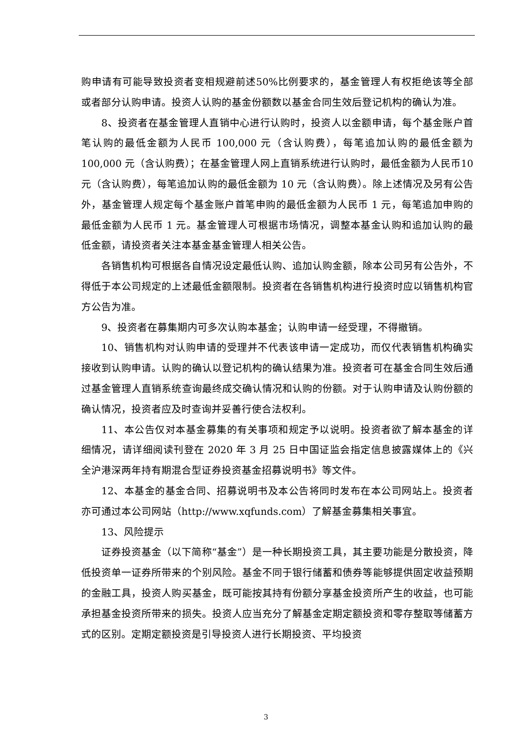购申请有可能导致投资者变相规避前述50%比例要求的，基金管理人有权拒绝该等全部或者部分认购申请。投资人认购的基金份额数以基金合同生效后登记机构的确认为准。
8、投资者在基金管理人直销中心进行认购时，投资人以金额申请，每个基金账户首笔认购的最低金额为人民币 100,000 元（含认购费），每笔追加认购的最低金额为100,000 元（含认购费）；在基金管理人网上直销系统进行认购时，最低金额为人民币10 元（含认购费），每笔追加认购的最低金额为 10 元（含认购费）。除上述情况及另有公告外，基金管理人规定每个基金账户首笔申购的最低金额为人民币 1 元，每笔追加申购的最低金额为人民币 1 元。基金管理人可根据市场情况，调整本基金认购和追加认购的最低金额，请投资者关注本基金基金管理人相关公告。
各销售机构可根据各自情况设定最低认购、追加认购金额，除本公司另有公告外，不得低于本公司规定的上述最低金额限制。投资者在各销售机构进行投资时应以销售机构官方公告为准。
9、投资者在募集期内可多次认购本基金；认购申请一经受理，不得撤销。
10、销售机构对认购申请的受理并不代表该申请一定成功，而仅代表销售机构确实接收到认购申请。认购的确认以登记机构的确认结果为准。投资者可在基金合同生效后通过基金管理人直销系统查询最终成交确认情况和认购的份额。对于认购申请及认购份额的确认情况，投资者应及时查询并妥善行使合法权利。
11、本公告仅对本基金募集的有关事项和规定予以说明。投资者欲了解本基金的详细情况，请详细阅读刊登在 2020 年 3 月 25 日中国证监会指定信息披露媒体上的《兴全沪港深两年持有期混合型证券投资基金招募说明书》等文件。
12、本基金的基金合同、招募说明书及本公告将同时发布在本公司网站上。投资者亦可通过本公司网站（http://www.xqfunds.com）了解基金募集相关事宜。
13、风险提示
证券投资基金（以下简称“基金”）是一种长期投资工具，其主要功能是分散投资，降低投资单一证券所带来的个别风险。基金不同于银行储蓄和债券等能够提供固定收益预期的金融工具，投资人购买基金，既可能按其持有份额分享基金投资所产生的收益，也可能承担基金投资所带来的损失。投资人应当充分了解基金定期定额投资和零存整取等储蓄方式的区别。定期定额投资是引导投资人进行长期投资、平均投资
3